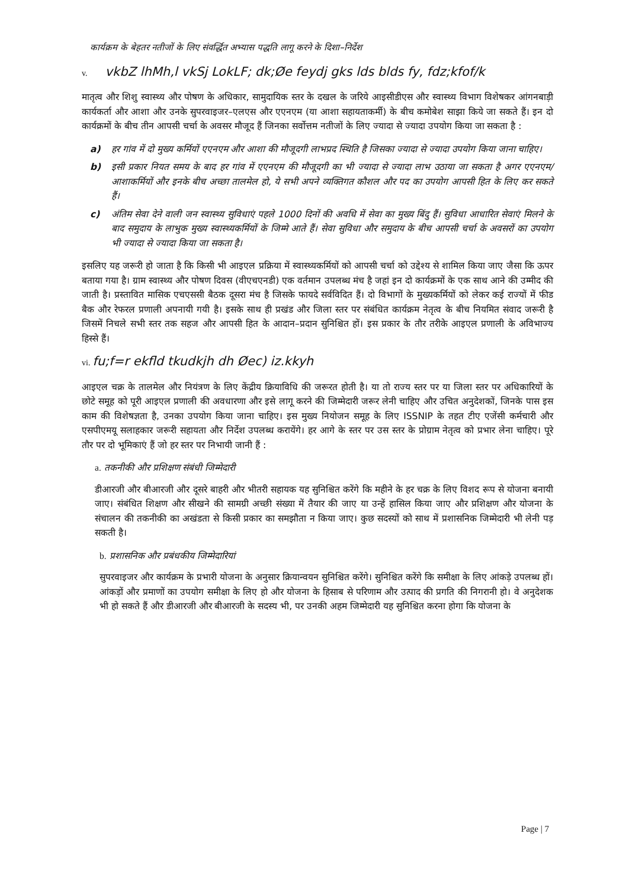कार्यक्रम के बेहतर नतीजों के लिए संवर्द्धित अभ्यास पद्धति लागू करने के दिशा–निर्देश
v. vkbZ lhMh,l vkSj LokLF; dk;Øe feydj gks lds blds fy, fdz;kfof/k
मातृत्व और शिशु स्वास्थ्य और पोषण के अधिकार, सामुदायिक स्तर के दखल के जरिये आइसीडीएस और स्वास्थ्य विभाग विशेषकर आंगनबाड़ी कार्यकर्ता और आशा और उनके सुपरवाइजर–एलएस और एएनएम (या आशा सहायताकर्मी) के बीच कमोबेश साझा किये जा सकते हैं। इन दो कार्यक्रमों के बीच तीन आपसी चर्चा के अवसर मौजूद हैं जिनका सर्वोत्तम नतीजों के लिए ज्यादा से ज्यादा उपयोग किया जा सकता है :
a) हर गांव में दो मुख्य कर्मियों एएनएम और आशा की मौजूदगी लाभप्रद स्थिति है जिसका ज्यादा से ज्यादा उपयोग किया जाना चाहिए।
b) इसी प्रकार नियत समय के बाद हर गांव में एएनएम की मौजूदगी का भी ज्यादा से ज्यादा लाभ उठाया जा सकता है अगर एएनएम/आशाकर्मियों और इनके बीच अच्छा तालमेल हो, ये सभी अपने व्यक्तिगत कौशल और पद का उपयोग आपसी हित के लिए कर सकते हैं।
c) अंतिम सेवा देने वाली जन स्वास्थ्य सुविधाएं पहले 1000 दिनों की अवधि में सेवा का मुख्य बिंदु हैं। सुविधा आधारित सेवाएं मिलने के बाद समुदाय के लाभुक मुख्य स्वास्थ्यकर्मियों के जिम्मे आते हैं। सेवा सुविधा और समुदाय के बीच आपसी चर्चा के अवसरों का उपयोग भी ज्यादा से ज्यादा किया जा सकता है।
इसलिए यह जरूरी हो जाता है कि किसी भी आइएल प्रक्रिया में स्वास्थ्यकर्मियों को आपसी चर्चा को उद्देश्य से शामिल किया जाए जैसा कि ऊपर बताया गया है। ग्राम स्वास्थ्य और पोषण दिवस (वीएचएनडी) एक वर्तमान उपलब्ध मंच है जहां इन दो कार्यक्रमों के एक साथ आने की उम्मीद की जाती है। प्रस्तावित मासिक एचएससी बैठक दूसरा मंच है जिसके फायदे सर्वविदित हैं। दो विभागों के मुख्यकर्मियों को लेकर कई राज्यों में फीड बैक और रेफरल प्रणाली अपनायी गयी है। इसके साथ ही प्रखंड और जिला स्तर पर संबंधित कार्यक्रम नेतृत्व के बीच नियमित संवाद जरूरी है जिसमें निचले सभी स्तर तक सहज और आपसी हित के आदान–प्रदान सुनिश्चित हों। इस प्रकार के तौर तरीके आइएल प्रणाली के अविभाज्य हिस्से हैं।
vi. fu;f=r ekfld tkudkjh dh Øec) iz.kkyh
आइएल चक्र के तालमेल और नियंत्रण के लिए केंद्रीय क्रियाविधि की जरूरत होती है। या तो राज्य स्तर पर या जिला स्तर पर अधिकारियों के छोटे समूह को पूरी आइएल प्रणाली की अवधारणा और इसे लागू करने की जिम्मेदारी जरूर लेनी चाहिए और उचित अनुदेशकों, जिनके पास इस काम की विशेषज्ञता है, उनका उपयोग किया जाना चाहिए। इस मुख्य नियोजन समूह के लिए ISSNIP के तहत टीए एजेंसी कर्मचारी और एसपीएमयू सलाहकार जरूरी सहायता और निर्देश उपलब्ध करायेंगे। हर आगे के स्तर पर उस स्तर के प्रोग्राम नेतृत्व को प्रभार लेना चाहिए। पूरे तौर पर दो भूमिकाएं हैं जो हर स्तर पर निभायी जानी हैं :
a. तकनीकी और प्रशिक्षण संबंधी जिम्मेदारी
डीआरजी और बीआरजी और दूसरे बाहरी और भीतरी सहायक यह सुनिश्चित करेंगे कि महीने के हर चक्र के लिए विशद रूप से योजना बनायी जाए। संबंधित शिक्षण और सीखने की सामग्री अच्छी संख्या में तैयार की जाए या उन्हें हासिल किया जाए और प्रशिक्षण और योजना के संचालन की तकनीकी का अखंडता से किसी प्रकार का समझौता न किया जाए। कुछ सदस्यों को साथ में प्रशासनिक जिम्मेदारी भी लेनी पड़ सकती है।
b. प्रशासनिक और प्रबंधकीय जिम्मेदारियां
सुपरवाइजर और कार्यक्रम के प्रभारी योजना के अनुसार क्रियान्वयन सुनिश्चित करेंगे। सुनिश्चित करेंगे कि समीक्षा के लिए आंकड़े उपलब्ध हों। आंकड़ों और प्रमाणों का उपयोग समीक्षा के लिए हो और योजना के हिसाब से परिणाम और उत्पाद की प्रगति की निगरानी हो। वे अनुदेशक भी हो सकते हैं और डीआरजी और बीआरजी के सदस्य भी, पर उनकी अहम जिम्मेदारी यह सुनिश्चित करना होगा कि योजना के
Page | 7